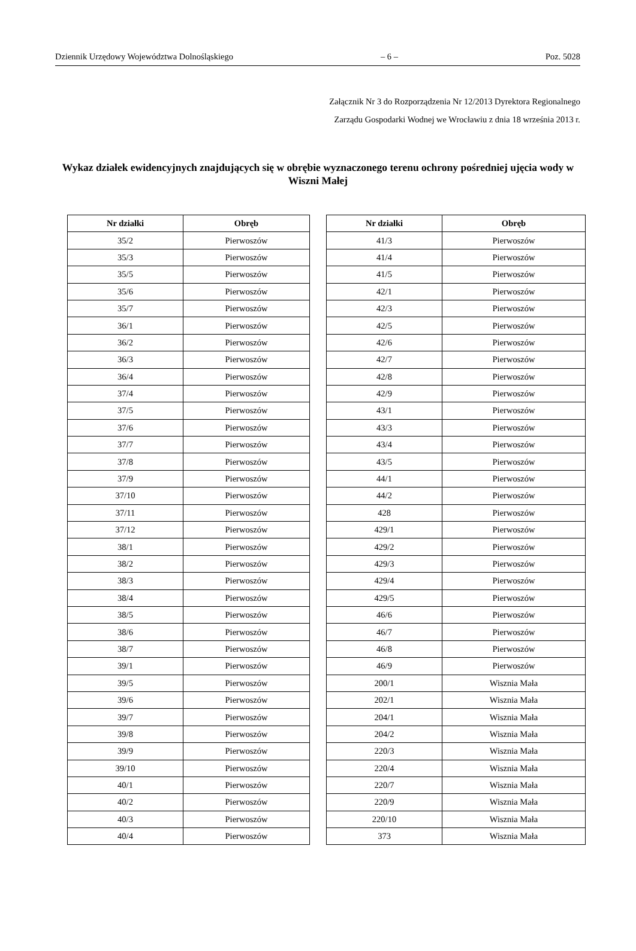Dziennik Urzędowy Województwa Dolnośląskiego – 6 – Poz. 5028
Załącznik Nr 3 do Rozporządzenia Nr 12/2013 Dyrektora Regionalnego
Zarządu Gospodarki Wodnej we Wrocławiu z dnia 18 września 2013 r.
Wykaz działek ewidencyjnych znajdujących się w obrębie wyznaczonego terenu ochrony pośredniej ujęcia wody w Wiszni Małej
| Nr działki | Obręb |
| --- | --- |
| 35/2 | Pierwoszów |
| 35/3 | Pierwoszów |
| 35/5 | Pierwoszów |
| 35/6 | Pierwoszów |
| 35/7 | Pierwoszów |
| 36/1 | Pierwoszów |
| 36/2 | Pierwoszów |
| 36/3 | Pierwoszów |
| 36/4 | Pierwoszów |
| 37/4 | Pierwoszów |
| 37/5 | Pierwoszów |
| 37/6 | Pierwoszów |
| 37/7 | Pierwoszów |
| 37/8 | Pierwoszów |
| 37/9 | Pierwoszów |
| 37/10 | Pierwoszów |
| 37/11 | Pierwoszów |
| 37/12 | Pierwoszów |
| 38/1 | Pierwoszów |
| 38/2 | Pierwoszów |
| 38/3 | Pierwoszów |
| 38/4 | Pierwoszów |
| 38/5 | Pierwoszów |
| 38/6 | Pierwoszów |
| 38/7 | Pierwoszów |
| 39/1 | Pierwoszów |
| 39/5 | Pierwoszów |
| 39/6 | Pierwoszów |
| 39/7 | Pierwoszów |
| 39/8 | Pierwoszów |
| 39/9 | Pierwoszów |
| 39/10 | Pierwoszów |
| 40/1 | Pierwoszów |
| 40/2 | Pierwoszów |
| 40/3 | Pierwoszów |
| 40/4 | Pierwoszów |
| Nr działki | Obręb |
| --- | --- |
| 41/3 | Pierwoszów |
| 41/4 | Pierwoszów |
| 41/5 | Pierwoszów |
| 42/1 | Pierwoszów |
| 42/3 | Pierwoszów |
| 42/5 | Pierwoszów |
| 42/6 | Pierwoszów |
| 42/7 | Pierwoszów |
| 42/8 | Pierwoszów |
| 42/9 | Pierwoszów |
| 43/1 | Pierwoszów |
| 43/3 | Pierwoszów |
| 43/4 | Pierwoszów |
| 43/5 | Pierwoszów |
| 44/1 | Pierwoszów |
| 44/2 | Pierwoszów |
| 428 | Pierwoszów |
| 429/1 | Pierwoszów |
| 429/2 | Pierwoszów |
| 429/3 | Pierwoszów |
| 429/4 | Pierwoszów |
| 429/5 | Pierwoszów |
| 46/6 | Pierwoszów |
| 46/7 | Pierwoszów |
| 46/8 | Pierwoszów |
| 46/9 | Pierwoszów |
| 200/1 | Wisznia Mała |
| 202/1 | Wisznia Mała |
| 204/1 | Wisznia Mała |
| 204/2 | Wisznia Mała |
| 220/3 | Wisznia Mała |
| 220/4 | Wisznia Mała |
| 220/7 | Wisznia Mała |
| 220/9 | Wisznia Mała |
| 220/10 | Wisznia Mała |
| 373 | Wisznia Mała |